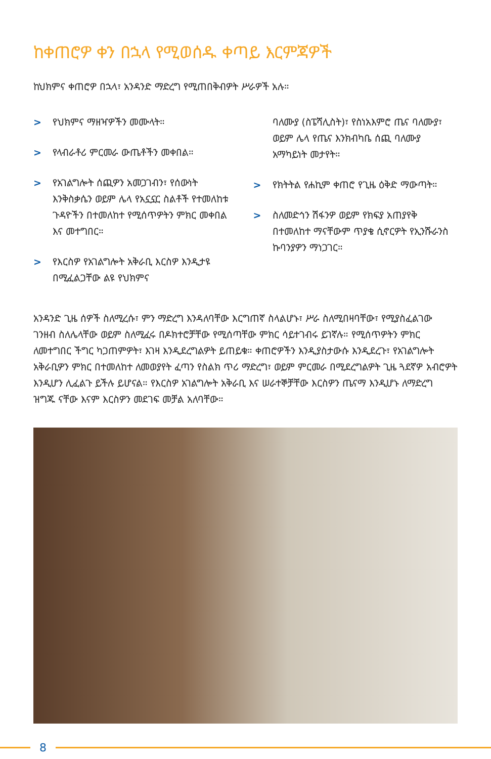ከቀጠሮዎ ቀን በኋላ የሚወሰዱ ቀጣይ እርምጃዎች
ከህክምና ቀጠሮዎ በኋላ፣ አንዳንድ ማድረግ የሚጠበቅብዎት ሥራዎች አሉ።
> የህክምና ማዘዣዎችን መሙላት።
> የላብራቶሪ ምርመራ ውጤቶችን መቀበል።
> የአገልግሎት ሰጪዎን አመጋገብን፣ የሰውነት እንቅስቃሴን ወይም ሌላ የአኗኗር ስልቶች የተመለከቱ ጉዳዮችን በተመለከተ የሚሰጥዎትን ምክር መቀበል እና መተግበር።
> የእርስዎ የአገልግሎት አቅራቢ እርስዎ እንዲታዩ በሚፈልጋቸው ልዩ የህክምና
ባለሙያ (ስፔሻሊስት)፣ የስነአእምሮ ጤና ባለሙያ፣ ወይም ሌላ የጤና እንክብካቤ ሰጪ ባለሙያ አማካይነት መታየት።
> የክትትል የሐኪም ቀጠሮ የጊዜ ዕቅድ ማውጣት።
> ስለመድኅን ሽፋንዎ ወይም የክፍያ አጠያየቅ በተመለከተ ማናቸውም ጥያቄ ሲኖርዎት የኢንሹራንስ ኩባንያዎን ማነጋገር።
አንዳንድ ጊዜ ሰዎች ስለሚረሱ፣ ምን ማድረግ እንዳለባቸው እርግጠኛ ስላልሆኑ፣ ሥራ ስለሚበዛባቸው፣ የሚያስፈልገው ገንዘብ ስለሌላቸው ወይም ስለሚፈሩ በዶክተሮቻቸው የሚሰጣቸው ምክር ሳይተገብሩ ይገኛሉ። የሚሰጥዎትን ምክር ለመተግበር ችግር ካጋጠምዎት፣ እገዛ እንዲደረግልዎት ይጠይቁ። ቀጠሮዎችን እንዲያስታውሱ እንዲደረጉ፣ የአገልግሎት አቅራቢዎን ምክር በተመለከተ ለመወያየት ፈጣን የስልክ ጥሪ ማድረግ፣ ወይም ምርመራ በሚደረግልዎት ጊዜ ጓደኛዎ አብሮዎት እንዲሆን ሊፈልጉ ይችሉ ይሆናል። የእርስዎ አገልግሎት አቅራቢ እና ሠራተኞቻቸው እርስዎን ጤናማ እንዲሆኑ ለማድረግ ዝግጁ ናቸው እናም እርስዎን መደገፍ መቻል አለባቸው።
8